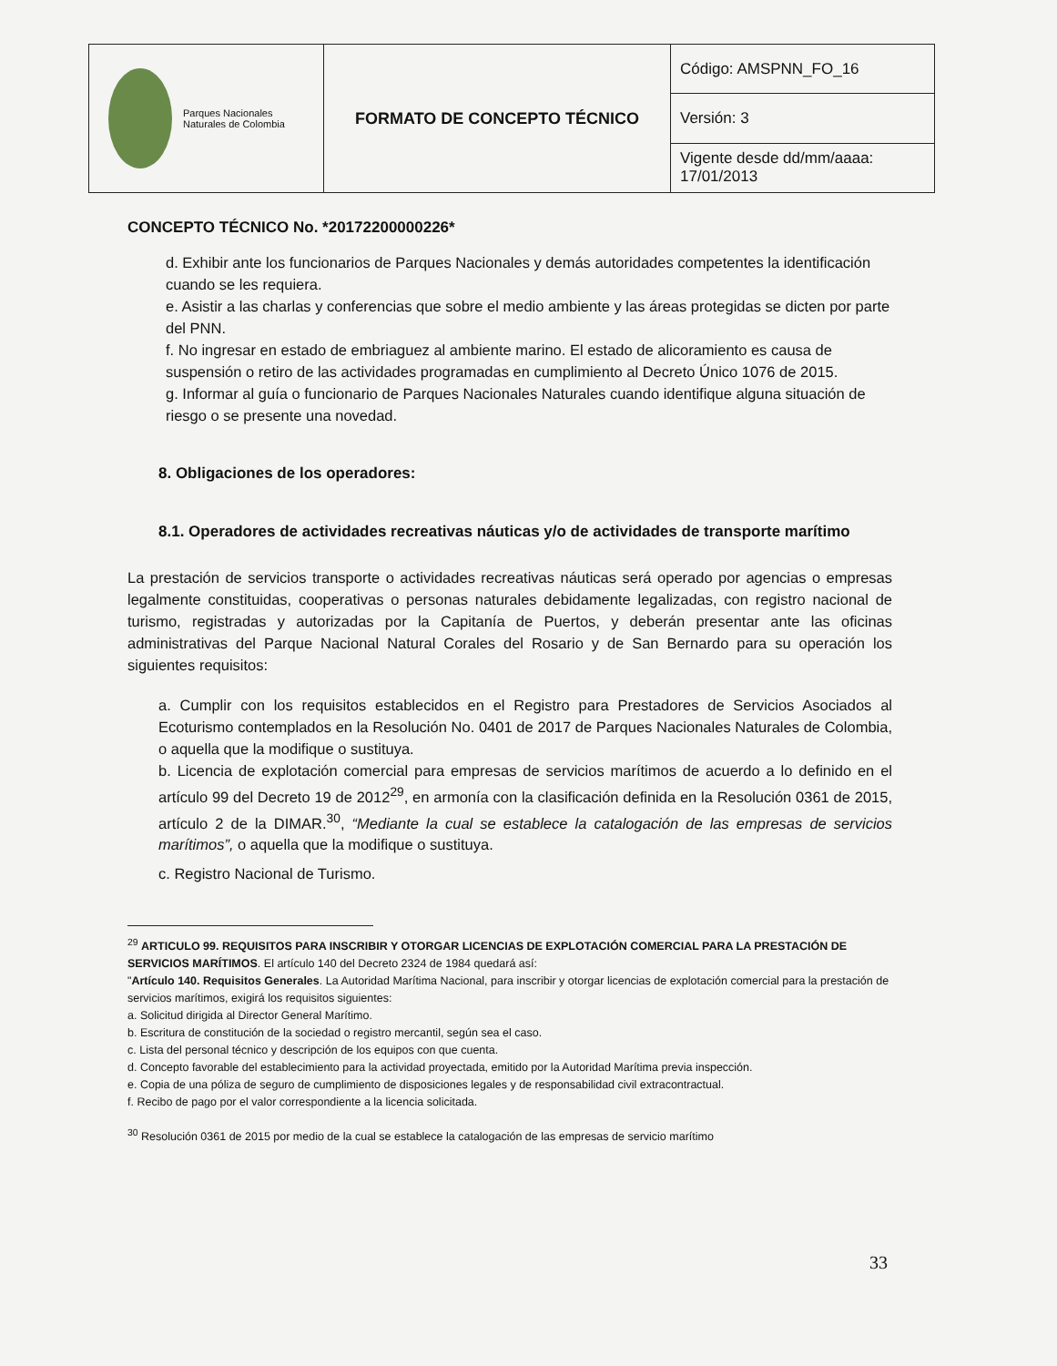| Parques Nacionales Naturales de Colombia | FORMATO DE CONCEPTO TÉCNICO | Código: AMSPNN_FO_16 |
| | | Versión: 3 |
| | | Vigente desde dd/mm/aaaa: 17/01/2013 |
CONCEPTO TÉCNICO No. *20172200000226*
d. Exhibir ante los funcionarios de Parques Nacionales y demás autoridades competentes la identificación cuando se les requiera.
e. Asistir a las charlas y conferencias que sobre el medio ambiente y las áreas protegidas se dicten por parte del PNN.
f. No ingresar en estado de embriaguez al ambiente marino. El estado de alicoramiento es causa de suspensión o retiro de las actividades programadas en cumplimiento al Decreto Único 1076 de 2015.
g. Informar al guía o funcionario de Parques Nacionales Naturales cuando identifique alguna situación de riesgo o se presente una novedad.
8. Obligaciones de los operadores:
8.1. Operadores de actividades recreativas náuticas y/o de actividades de transporte marítimo
La prestación de servicios transporte o actividades recreativas náuticas será operado por agencias o empresas legalmente constituidas, cooperativas o personas naturales debidamente legalizadas, con registro nacional de turismo, registradas y autorizadas por la Capitanía de Puertos, y deberán presentar ante las oficinas administrativas del Parque Nacional Natural Corales del Rosario y de San Bernardo para su operación los siguientes requisitos:
a. Cumplir con los requisitos establecidos en el Registro para Prestadores de Servicios Asociados al Ecoturismo contemplados en la Resolución No. 0401 de 2017 de Parques Nacionales Naturales de Colombia, o aquella que la modifique o sustituya.
b. Licencia de explotación comercial para empresas de servicios marítimos de acuerdo a lo definido en el artículo 99 del Decreto 19 de 2012<sup>29</sup>, en armonía con la clasificación definida en la Resolución 0361 de 2015, artículo 2 de la DIMAR.<sup>30</sup>, “Mediante la cual se establece la catalogación de las empresas de servicios marítimos”, o aquella que la modifique o sustituya.
c. Registro Nacional de Turismo.
<sup>29</sup> ARTICULO 99. REQUISITOS PARA INSCRIBIR Y OTORGAR LICENCIAS DE EXPLOTACIÓN COMERCIAL PARA LA PRESTACIÓN DE SERVICIOS MARÍTIMOS. El artículo 140 del Decreto 2324 de 1984 quedará así:
"Artículo 140. Requisitos Generales. La Autoridad Marítima Nacional, para inscribir y otorgar licencias de explotación comercial para la prestación de servicios marítimos, exigirá los requisitos siguientes:
a. Solicitud dirigida al Director General Marítimo.
b. Escritura de constitución de la sociedad o registro mercantil, según sea el caso.
c. Lista del personal técnico y descripción de los equipos con que cuenta.
d. Concepto favorable del establecimiento para la actividad proyectada, emitido por la Autoridad Marítima previa inspección.
e. Copia de una póliza de seguro de cumplimiento de disposiciones legales y de responsabilidad civil extracontractual.
f. Recibo de pago por el valor correspondiente a la licencia solicitada.
<sup>30</sup> Resolución 0361 de 2015 por medio de la cual se establece la catalogación de las empresas de servicio marítimo
33